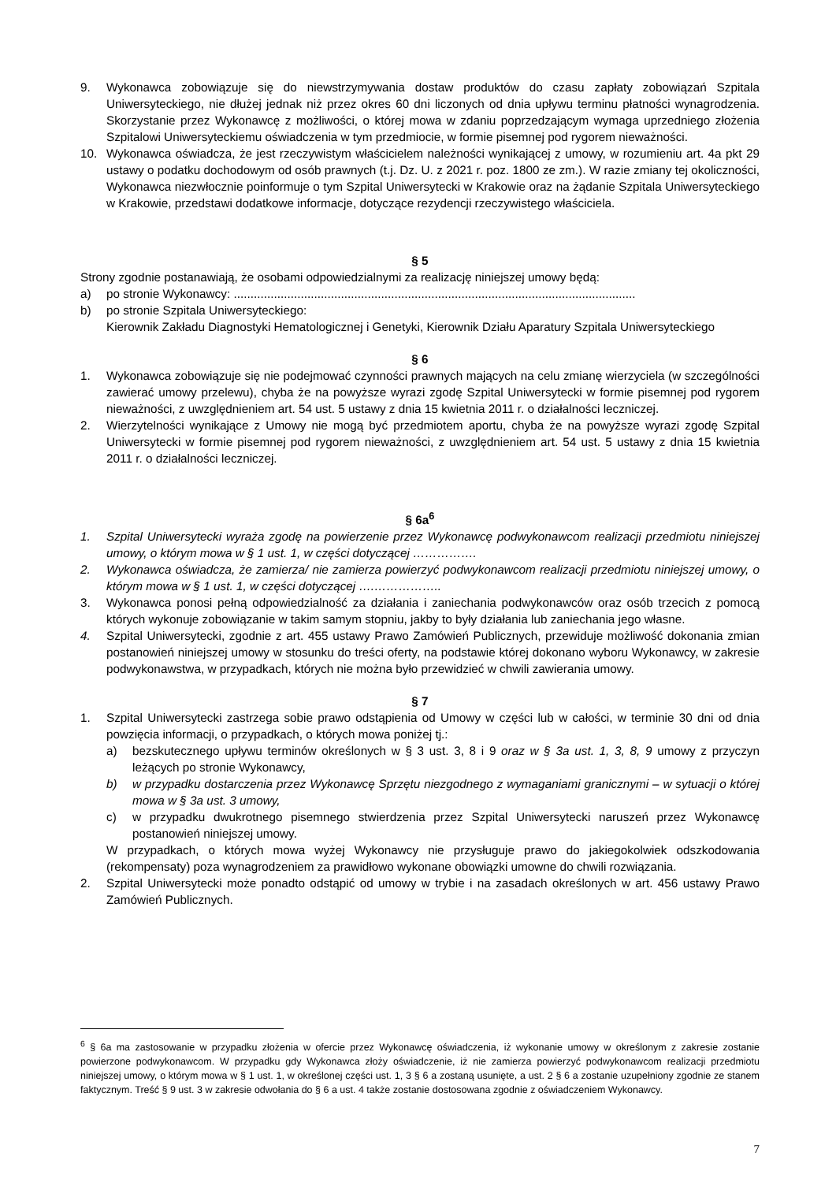9. Wykonawca zobowiązuje się do niewstrzymywania dostaw produktów do czasu zapłaty zobowiązań Szpitala Uniwersyteckiego, nie dłużej jednak niż przez okres 60 dni liczonych od dnia upływu terminu płatności wynagrodzenia. Skorzystanie przez Wykonawcę z możliwości, o której mowa w zdaniu poprzedzającym wymaga uprzedniego złożenia Szpitalowi Uniwersyteckiemu oświadczenia w tym przedmiocie, w formie pisemnej pod rygorem nieważności.
10. Wykonawca oświadcza, że jest rzeczywistym właścicielem należności wynikającej z umowy, w rozumieniu art. 4a pkt 29 ustawy o podatku dochodowym od osób prawnych (t.j. Dz. U. z 2021 r. poz. 1800 ze zm.). W razie zmiany tej okoliczności, Wykonawca niezwłocznie poinformuje o tym Szpital Uniwersytecki w Krakowie oraz na żądanie Szpitala Uniwersyteckiego w Krakowie, przedstawi dodatkowe informacje, dotyczące rezydencji rzeczywistego właściciela.
§ 5
Strony zgodnie postanawiają, że osobami odpowiedzialnymi za realizację niniejszej umowy będą:
a) po stronie Wykonawcy: ........................................................................................................................
b) po stronie Szpitala Uniwersyteckiego:
Kierownik Zakładu Diagnostyki Hematologicznej i Genetyki, Kierownik Działu Aparatury Szpitala Uniwersyteckiego
§ 6
1. Wykonawca zobowiązuje się nie podejmować czynności prawnych mających na celu zmianę wierzyciela (w szczególności zawierać umowy przelewu), chyba że na powyższe wyrazi zgodę Szpital Uniwersytecki w formie pisemnej pod rygorem nieważności, z uwzględnieniem art. 54 ust. 5 ustawy z dnia 15 kwietnia 2011 r. o działalności leczniczej.
2. Wierzytelności wynikające z Umowy nie mogą być przedmiotem aportu, chyba że na powyższe wyrazi zgodę Szpital Uniwersytecki w formie pisemnej pod rygorem nieważności, z uwzględnieniem art. 54 ust. 5 ustawy z dnia 15 kwietnia 2011 r. o działalności leczniczej.
§ 6a<sup>6</sup>
1. Szpital Uniwersytecki wyraża zgodę na powierzenie przez Wykonawcę podwykonawcom realizacji przedmiotu niniejszej umowy, o którym mowa w § 1 ust. 1, w części dotyczącej …………….
2. Wykonawca oświadcza, że zamierza/ nie zamierza powierzyć podwykonawcom realizacji przedmiotu niniejszej umowy, o którym mowa w § 1 ust. 1, w części dotyczącej ….……………..
3. Wykonawca ponosi pełną odpowiedzialność za działania i zaniechania podwykonawców oraz osób trzecich z pomocą których wykonuje zobowiązanie w takim samym stopniu, jakby to były działania lub zaniechania jego własne.
4. Szpital Uniwersytecki, zgodnie z art. 455 ustawy Prawo Zamówień Publicznych, przewiduje możliwość dokonania zmian postanowień niniejszej umowy w stosunku do treści oferty, na podstawie której dokonano wyboru Wykonawcy, w zakresie podwykonawstwa, w przypadkach, których nie można było przewidzieć w chwili zawierania umowy.
§ 7
1. Szpital Uniwersytecki zastrzega sobie prawo odstąpienia od Umowy w części lub w całości, w terminie 30 dni od dnia powzięcia informacji, o przypadkach, o których mowa poniżej tj.:
a) bezskutecznego upływu terminów określonych w § 3 ust. 3, 8 i 9 oraz w § 3a ust. 1, 3, 8, 9 umowy z przyczyn leżących po stronie Wykonawcy,
b) w przypadku dostarczenia przez Wykonawcę Sprzętu niezgodnego z wymaganiami granicznymi – w sytuacji o której mowa w § 3a ust. 3 umowy,
c) w przypadku dwukrotnego pisemnego stwierdzenia przez Szpital Uniwersytecki naruszeń przez Wykonawcę postanowień niniejszej umowy.
W przypadkach, o których mowa wyżej Wykonawcy nie przysługuje prawo do jakiegokolwiek odszkodowania (rekompensaty) poza wynagrodzeniem za prawidłowo wykonane obowiązki umowne do chwili rozwiązania.
2. Szpital Uniwersytecki może ponadto odstąpić od umowy w trybie i na zasadach określonych w art. 456 ustawy Prawo Zamówień Publicznych.
<sup>6</sup> § 6a ma zastosowanie w przypadku złożenia w ofercie przez Wykonawcę oświadczenia, iż wykonanie umowy w określonym z zakresie zostanie powierzone podwykonawcom. W przypadku gdy Wykonawca złoży oświadczenie, iż nie zamierza powierzyć podwykonawcom realizacji przedmiotu niniejszej umowy, o którym mowa w § 1 ust. 1, w określonej części ust. 1, 3 § 6 a zostaną usunięte, a ust. 2 § 6 a zostanie uzupełniony zgodnie ze stanem faktycznym. Treść § 9 ust. 3 w zakresie odwołania do § 6 a ust. 4 także zostanie dostosowana zgodnie z oświadczeniem Wykonawcy.
7